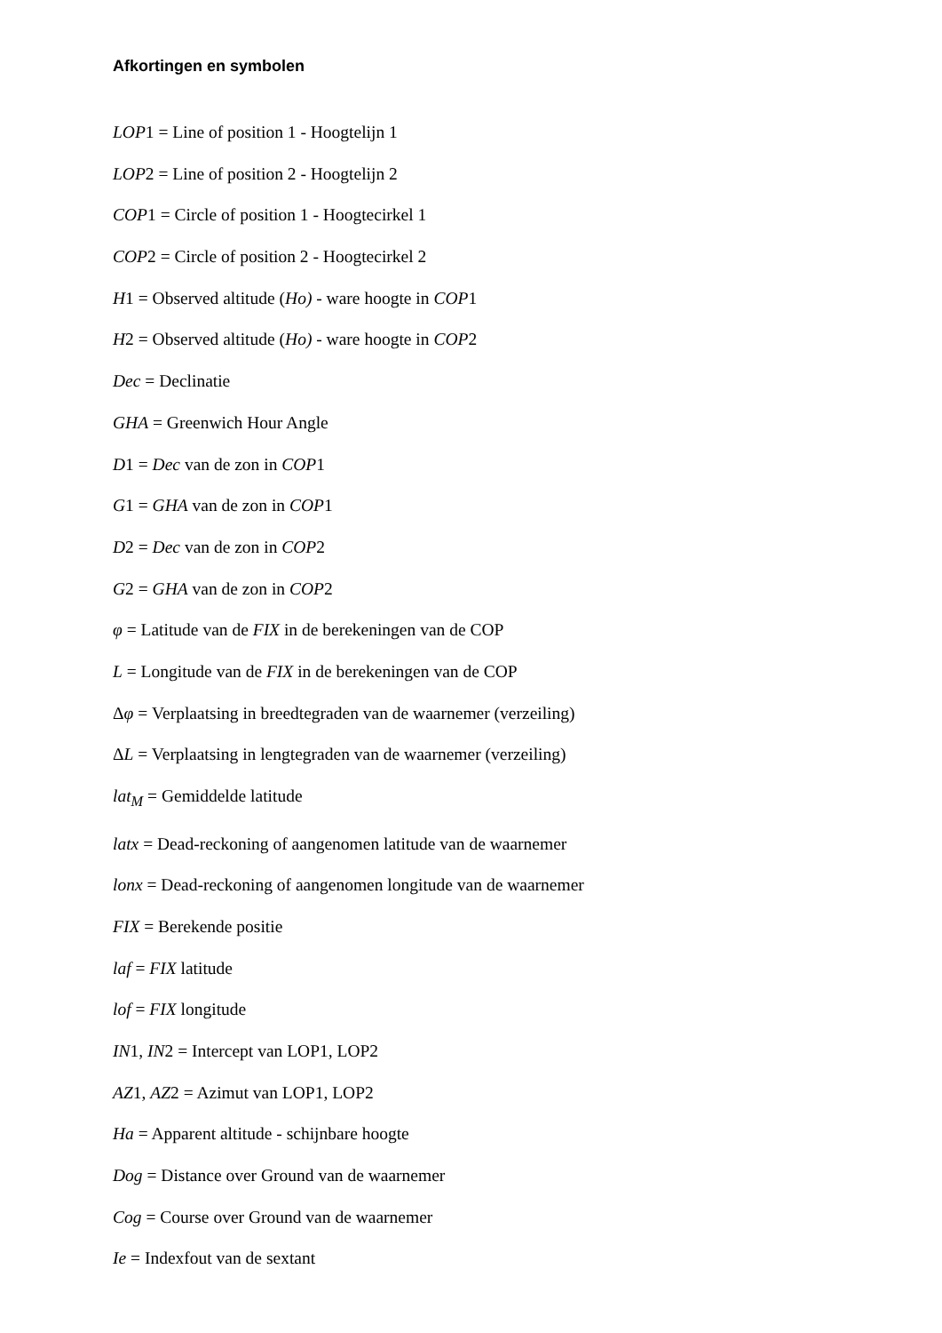Afkortingen en symbolen
LOP1 = Line of position 1 - Hoogtelijn 1
LOP2 = Line of position 2 - Hoogtelijn 2
COP1 = Circle of position 1 - Hoogtecirkel 1
COP2 = Circle of position 2 - Hoogtecirkel 2
H1 = Observed altitude (Ho) - ware hoogte in COP1
H2 = Observed altitude (Ho) - ware hoogte in COP2
Dec = Declinatie
GHA = Greenwich Hour Angle
D1 = Dec van de zon in COP1
G1 = GHA van de zon in COP1
D2 = Dec van de zon in COP2
G2 = GHA van de zon in COP2
φ = Latitude van de FIX in de berekeningen van de COP
L = Longitude van de FIX in de berekeningen van de COP
Δφ = Verplaatsing in breedtegraden van de waarnemer (verzeiling)
ΔL = Verplaatsing in lengtegraden van de waarnemer (verzeiling)
lat<sub>M</sub> = Gemiddelde latitude
latx = Dead-reckoning of aangenomen latitude van de waarnemer
lonx = Dead-reckoning of aangenomen longitude van de waarnemer
FIX = Berekende positie
laf = FIX latitude
lof = FIX longitude
IN1, IN2 = Intercept van LOP1, LOP2
AZ1, AZ2 = Azimut van LOP1, LOP2
Ha = Apparent altitude - schijnbare hoogte
Dog = Distance over Ground van de waarnemer
Cog = Course over Ground van de waarnemer
Ie = Indexfout van de sextant